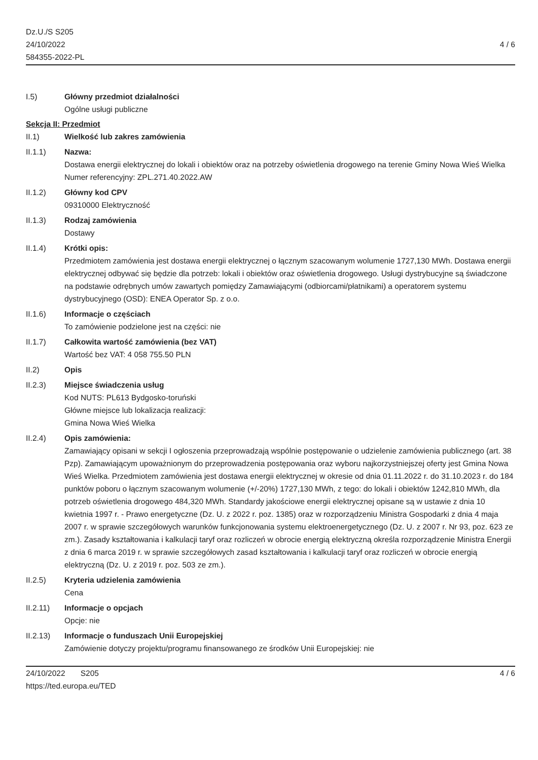Dz.U./S S205
24/10/2022
584355-2022-PL
4 / 6
I.5) Główny przedmiot działalności
Ogólne usługi publiczne
Sekcja II: Przedmiot
II.1) Wielkość lub zakres zamówienia
II.1.1) Nazwa:
Dostawa energii elektrycznej do lokali i obiektów oraz na potrzeby oświetlenia drogowego na terenie Gminy Nowa Wieś Wielka
Numer referencyjny: ZPL.271.40.2022.AW
II.1.2) Główny kod CPV
09310000 Elektryczność
II.1.3) Rodzaj zamówienia
Dostawy
II.1.4) Krótki opis:
Przedmiotem zamówienia jest dostawa energii elektrycznej o łącznym szacowanym wolumenie 1727,130 MWh. Dostawa energii elektrycznej odbywać się będzie dla potrzeb: lokali i obiektów oraz oświetlenia drogowego. Usługi dystrybucyjne są świadczone na podstawie odrębnych umów zawartych pomiędzy Zamawiającymi (odbiorcami/płatnikami) a operatorem systemu dystrybucyjnego (OSD): ENEA Operator Sp. z o.o.
II.1.6) Informacje o częściach
To zamówienie podzielone jest na części: nie
II.1.7) Całkowita wartość zamówienia (bez VAT)
Wartość bez VAT: 4 058 755.50 PLN
II.2) Opis
II.2.3) Miejsce świadczenia usług
Kod NUTS: PL613 Bydgosko-toruński
Główne miejsce lub lokalizacja realizacji:
Gmina Nowa Wieś Wielka
II.2.4) Opis zamówienia:
Zamawiający opisani w sekcji I ogłoszenia przeprowadzają wspólnie postępowanie o udzielenie zamówienia publicznego (art. 38 Pzp). Zamawiającym upoważnionym do przeprowadzenia postępowania oraz wyboru najkorzystniejszej oferty jest Gmina Nowa Wieś Wielka. Przedmiotem zamówienia jest dostawa energii elektrycznej w okresie od dnia 01.11.2022 r. do 31.10.2023 r. do 184 punktów poboru o łącznym szacowanym wolumenie (+/-20%) 1727,130 MWh, z tego: do lokali i obiektów 1242,810 MWh, dla potrzeb oświetlenia drogowego 484,320 MWh. Standardy jakościowe energii elektrycznej opisane są w ustawie z dnia 10 kwietnia 1997 r. - Prawo energetyczne (Dz. U. z 2022 r. poz. 1385) oraz w rozporządzeniu Ministra Gospodarki z dnia 4 maja 2007 r. w sprawie szczegółowych warunków funkcjonowania systemu elektroenergetycznego (Dz. U. z 2007 r. Nr 93, poz. 623 ze zm.). Zasady kształtowania i kalkulacji taryf oraz rozliczeń w obrocie energią elektryczną określa rozporządzenie Ministra Energii z dnia 6 marca 2019 r. w sprawie szczegółowych zasad kształtowania i kalkulacji taryf oraz rozliczeń w obrocie energią elektryczną (Dz. U. z 2019 r. poz. 503 ze zm.).
II.2.5) Kryteria udzielenia zamówienia
Cena
II.2.11) Informacje o opcjach
Opcje: nie
II.2.13) Informacje o funduszach Unii Europejskiej
Zamówienie dotyczy projektu/programu finansowanego ze środków Unii Europejskiej: nie
24/10/2022 S205
https://ted.europa.eu/TED
4 / 6